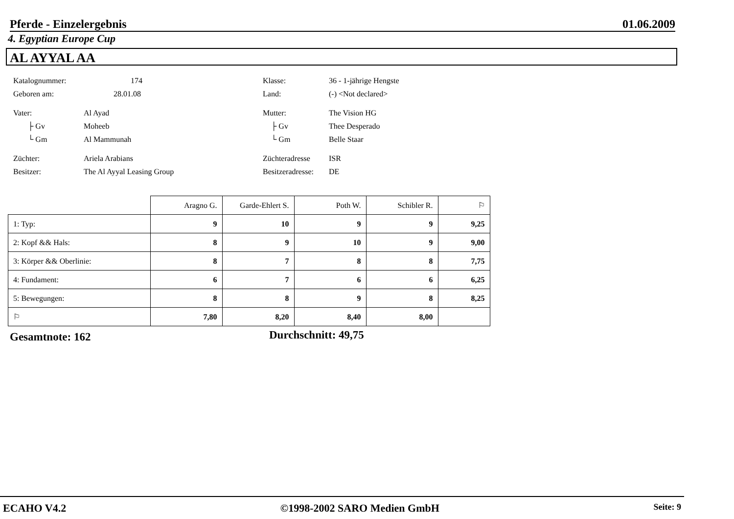Pferde - Einzelergebnis 01.06.2009
4. Egyptian Europe Cup
AL AYYAL AA
Katalognummer: 174
Geboren am: 28.01.08
Vater: Al Ayad
├ Gv Moheeb
└ Gm Al Mammunah
Züchter: Ariela Arabians
Besitzer: The Al Ayyal Leasing Group
Klasse: 36 - 1-jährige Hengste
Land: (-) <Not declared>
Mutter: The Vision HG
├ Gv Thee Desperado
└ Gm Belle Staar
Züchteradresse ISR
Besitzeradresse: DE
| | Aragno G. | Garde-Ehlert S. | Poth W. | Schibler R. | ⚐ |
| --- | --- | --- | --- | --- | --- |
| 1: Typ: | 9 | 10 | 9 | 9 | 9,25 |
| 2: Kopf && Hals: | 8 | 9 | 10 | 9 | 9,00 |
| 3: Körper && Oberlinie: | 8 | 7 | 8 | 8 | 7,75 |
| 4: Fundament: | 6 | 7 | 6 | 6 | 6,25 |
| 5: Bewegungen: | 8 | 8 | 9 | 8 | 8,25 |
| ⚐ | 7,80 | 8,20 | 8,40 | 8,00 | |
Gesamtnote: 162 Durchschnitt: 49,75
ECAHO V4.2 ©1998-2002 SARO Medien GmbH Seite: 9